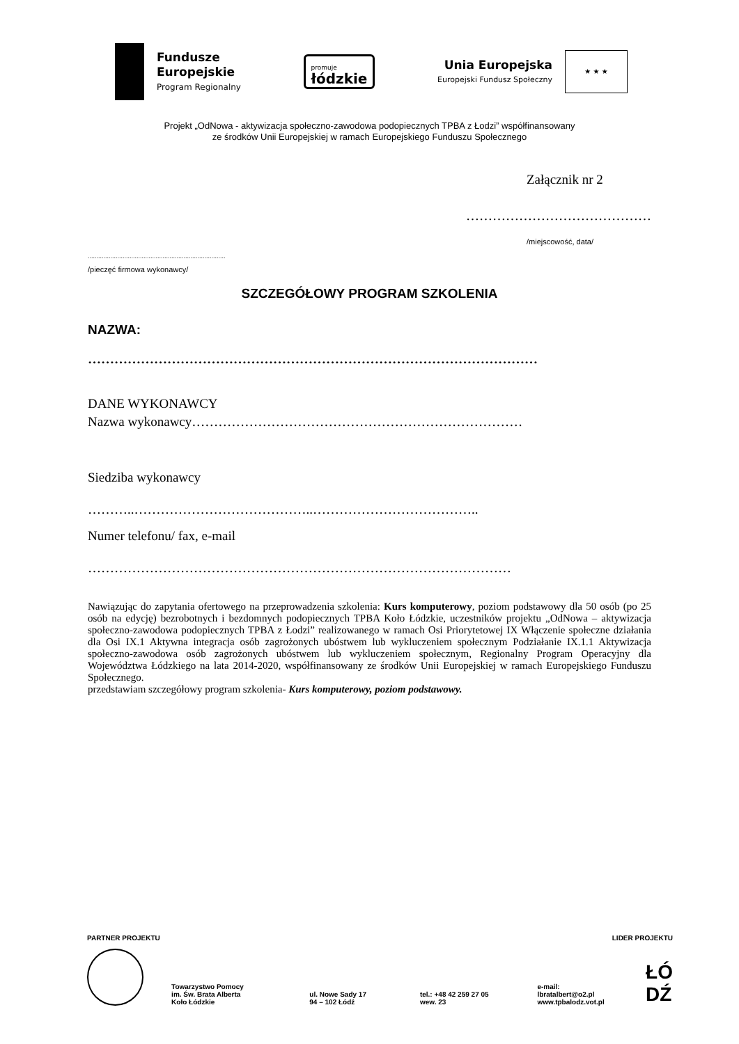Fundusze
Europejskie
Program Regionalny
promuje
łódzkie
Unia Europejska
Europejski Fundusz Społeczny
★ ★ ★
Projekt „OdNowa - aktywizacja społeczno-zawodowa podopiecznych TPBA z Łodzi” współfinansowany
ze środków Unii Europejskiej w ramach Europejskiego Funduszu Społecznego
Załącznik nr 2
……………………………………
/miejscowość, data/
...............................................................................
/pieczęć firmowa wykonawcy/
SZCZEGÓŁOWY PROGRAM SZKOLENIA
NAZWA:
…………………………………………………………………………………………
DANE WYKONAWCY
Nazwa wykonawcy…………………………………………………………………
Siedziba wykonawcy
………..…………………………………..………………………………..
Numer telefonu/ fax, e-mail
……………………………………………………………………………………
Nawiązując do zapytania ofertowego na przeprowadzenia szkolenia: Kurs komputerowy, poziom podstawowy dla 50 osób (po 25 osób na edycję) bezrobotnych i bezdomnych podopiecznych TPBA Koło Łódzkie, uczestników projektu „OdNowa – aktywizacja społeczno-zawodowa podopiecznych TPBA z Łodzi” realizowanego w ramach Osi Priorytetowej IX Włączenie społeczne działania dla Osi IX.1 Aktywna integracja osób zagrożonych ubóstwem lub wykluczeniem społecznym Podziałanie IX.1.1 Aktywizacja społeczno-zawodowa osób zagrożonych ubóstwem lub wykluczeniem społecznym, Regionalny Program Operacyjny dla Województwa Łódzkiego na lata 2014-2020, współfinansowany ze środków Unii Europejskiej w ramach Europejskiego Funduszu Społecznego.
przedstawiam szczegółowy program szkolenia- Kurs komputerowy, poziom podstawowy.
PARTNER PROJEKTU LIDER PROJEKTU
Towarzystwo Pomocy
im. Św. Brata Alberta
Koło Łódzkie
ul. Nowe Sady 17
94 – 102 Łódź
tel.: +48 42 259 27 05
wew. 23
e-mail: lbratalbert@o2.pl
www.tpbalodz.vot.pl
ŁÓ
DŹ